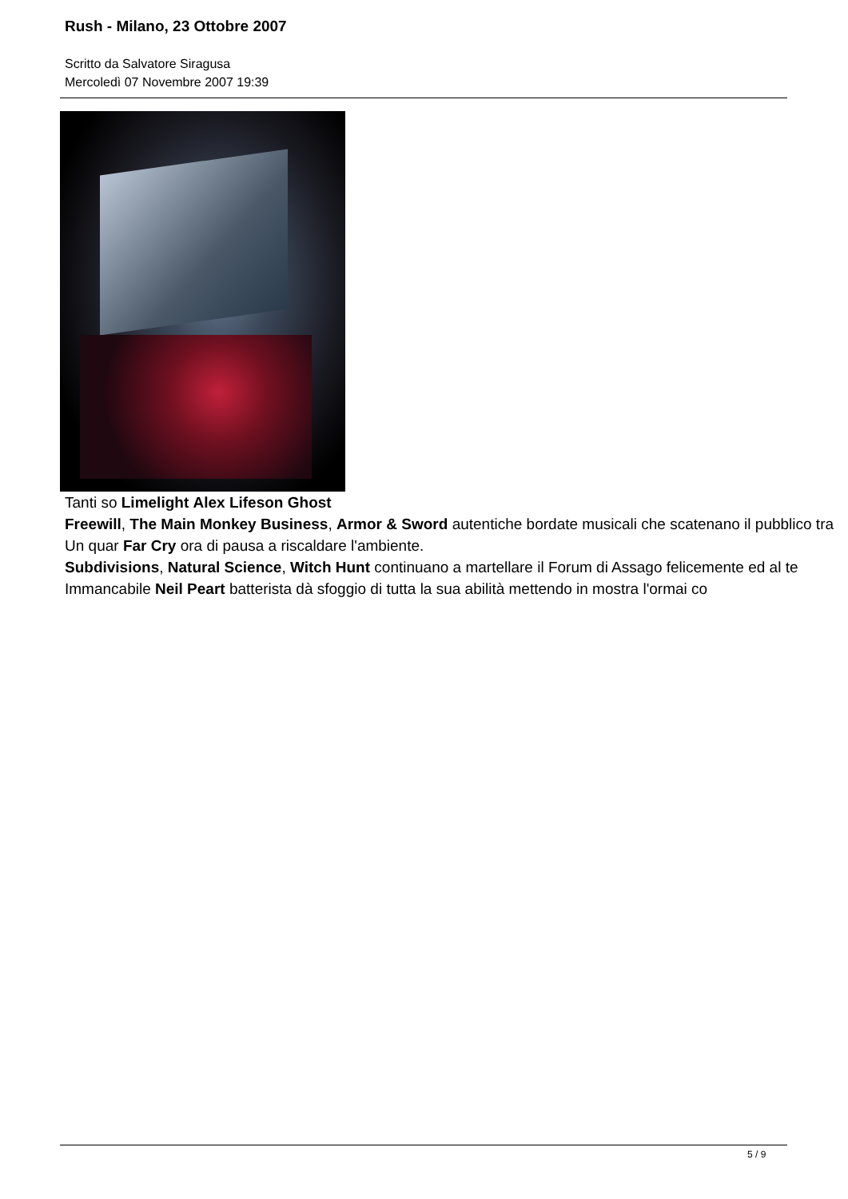Rush - Milano, 23 Ottobre 2007
Scritto da Salvatore Siragusa
Mercoledì 07 Novembre 2007 19:39
Tanti so Limelight Alex Lifeson Ghost
Freewill, The Main Monkey Business, Armor & Sword autentiche bordate musicali che scatenano il pubblico tra
Un quar Far Cry ora di pausa a riscaldare l'ambiente.
Subdivisions, Natural Science, Witch Hunt continuano a martellare il Forum di Assago felicemente ed al te
Immancabile Neil Peart batterista dà sfoggio di tutta la sua abilità mettendo in mostra l'ormai co
5 / 9